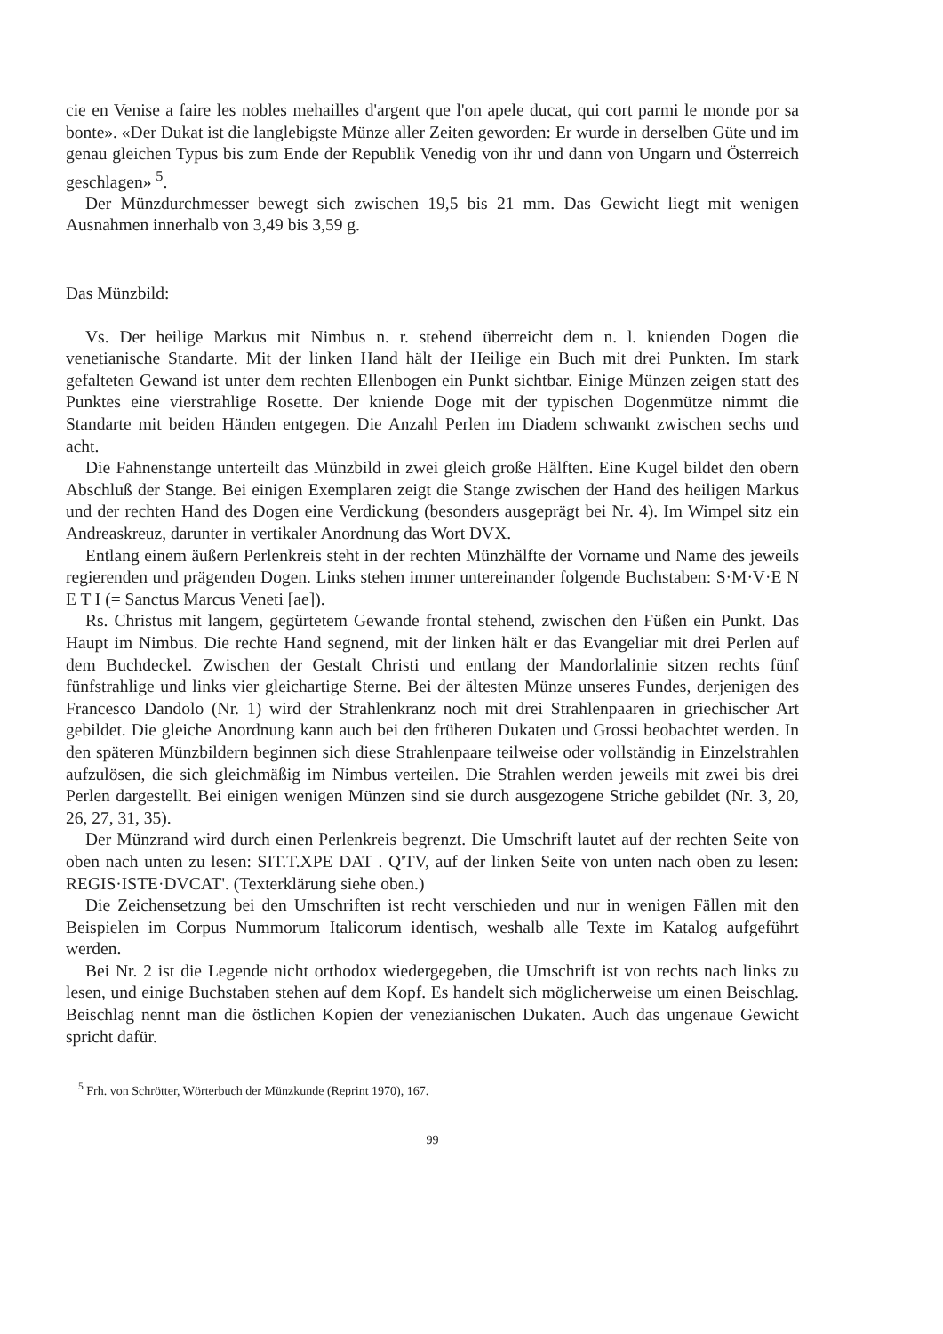cie en Venise a faire les nobles mehailles d'argent que l'on apele ducat, qui cort parmi le monde por sa bonte». «Der Dukat ist die langlebigste Münze aller Zeiten geworden: Er wurde in derselben Güte und im genau gleichen Typus bis zum Ende der Republik Venedig von ihr und dann von Ungarn und Österreich geschlagen» <sup>5</sup>.
Der Münzdurchmesser bewegt sich zwischen 19,5 bis 21 mm. Das Gewicht liegt mit wenigen Ausnahmen innerhalb von 3,49 bis 3,59 g.
Das Münzbild:
Vs. Der heilige Markus mit Nimbus n. r. stehend überreicht dem n. l. knienden Dogen die venetianische Standarte. Mit der linken Hand hält der Heilige ein Buch mit drei Punkten. Im stark gefalteten Gewand ist unter dem rechten Ellenbogen ein Punkt sichtbar. Einige Münzen zeigen statt des Punktes eine vierstrahlige Rosette. Der kniende Doge mit der typischen Dogenmütze nimmt die Standarte mit beiden Händen entgegen. Die Anzahl Perlen im Diadem schwankt zwischen sechs und acht.
Die Fahnenstange unterteilt das Münzbild in zwei gleich große Hälften. Eine Kugel bildet den obern Abschluß der Stange. Bei einigen Exemplaren zeigt die Stange zwischen der Hand des heiligen Markus und der rechten Hand des Dogen eine Verdickung (besonders ausgeprägt bei Nr. 4). Im Wimpel sitz ein Andreaskreuz, darunter in vertikaler Anordnung das Wort DVX.
Entlang einem äußern Perlenkreis steht in der rechten Münzhälfte der Vorname und Name des jeweils regierenden und prägenden Dogen. Links stehen immer untereinander folgende Buchstaben: S·M·V·E N E T I (= Sanctus Marcus Veneti [ae]).
Rs. Christus mit langem, gegürtetem Gewande frontal stehend, zwischen den Füßen ein Punkt. Das Haupt im Nimbus. Die rechte Hand segnend, mit der linken hält er das Evangeliar mit drei Perlen auf dem Buchdeckel. Zwischen der Gestalt Christi und entlang der Mandorlalinie sitzen rechts fünf fünfstrahlige und links vier gleichartige Sterne. Bei der ältesten Münze unseres Fundes, derjenigen des Francesco Dandolo (Nr. 1) wird der Strahlenkranz noch mit drei Strahlenpaaren in griechischer Art gebildet. Die gleiche Anordnung kann auch bei den früheren Dukaten und Grossi beobachtet werden. In den späteren Münzbildern beginnen sich diese Strahlenpaare teilweise oder vollständig in Einzelstrahlen aufzulösen, die sich gleichmäßig im Nimbus verteilen. Die Strahlen werden jeweils mit zwei bis drei Perlen dargestellt. Bei einigen wenigen Münzen sind sie durch ausgezogene Striche gebildet (Nr. 3, 20, 26, 27, 31, 35).
Der Münzrand wird durch einen Perlenkreis begrenzt. Die Umschrift lautet auf der rechten Seite von oben nach unten zu lesen: SIT.T.XPE DAT . Q'TV, auf der linken Seite von unten nach oben zu lesen: REGIS·ISTE·DVCAT'. (Texterklärung siehe oben.)
Die Zeichensetzung bei den Umschriften ist recht verschieden und nur in wenigen Fällen mit den Beispielen im Corpus Nummorum Italicorum identisch, weshalb alle Texte im Katalog aufgeführt werden.
Bei Nr. 2 ist die Legende nicht orthodox wiedergegeben, die Umschrift ist von rechts nach links zu lesen, und einige Buchstaben stehen auf dem Kopf. Es handelt sich möglicherweise um einen Beischlag. Beischlag nennt man die östlichen Kopien der venezianischen Dukaten. Auch das ungenaue Gewicht spricht dafür.
<sup>5</sup> Frh. von Schrötter, Wörterbuch der Münzkunde (Reprint 1970), 167.
99